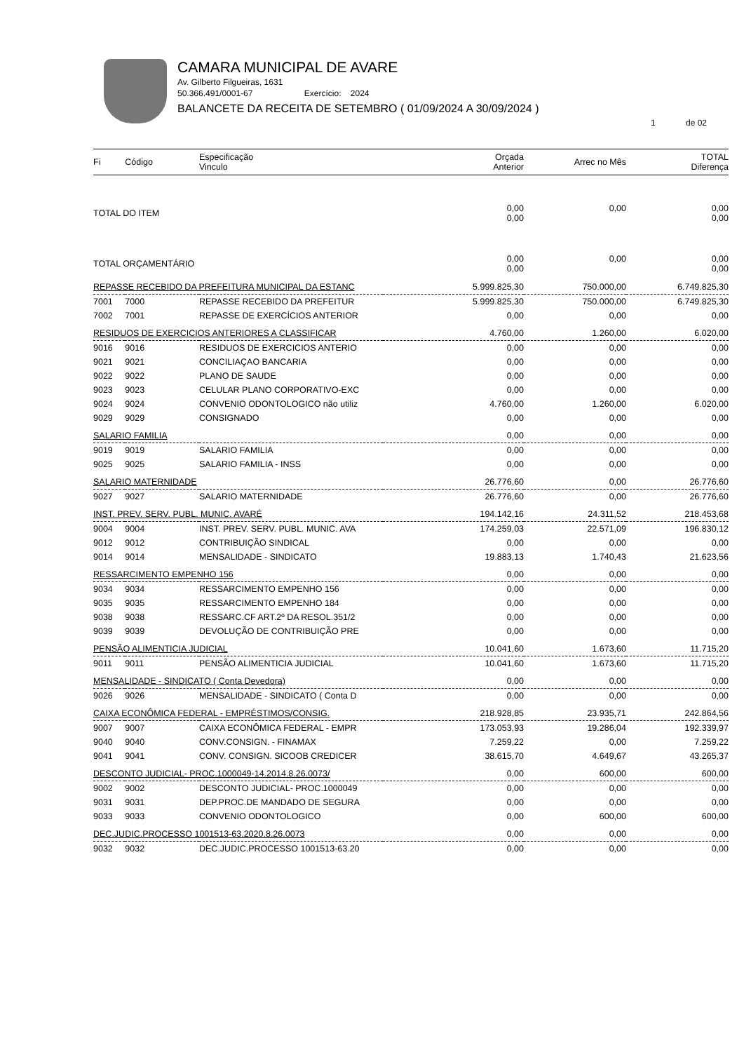CAMARA MUNICIPAL DE AVARE
Av. Gilberto Filgueiras, 1631
50.366.491/0001-67 Exercício: 2024
BALANCETE DA RECEITA DE SETEMBRO ( 01/09/2024 A 30/09/2024 )
1 de 02
| Fi | Código | Especificação Vinculo | Orçada Anterior | Arrec no Mês | TOTAL Diferença |
| --- | --- | --- | --- | --- | --- |
| TOTAL DO ITEM | | | 0,00 0,00 | 0,00 | 0,00 0,00 |
| TOTAL ORÇAMENTÁRIO | | | 0,00 0,00 | 0,00 | 0,00 0,00 |
| REPASSE RECEBIDO DA PREFEITURA MUNICIPAL DA ESTANC | | | 5.999.825,30 | 750.000,00 | 6.749.825,30 |
| 7001 | 7000 | REPASSE RECEBIDO DA PREFEITUR | 5.999.825,30 | 750.000,00 | 6.749.825,30 |
| 7002 | 7001 | REPASSE DE EXERCÍCIOS ANTERIOR | 0,00 | 0,00 | 0,00 |
| RESIDUOS DE EXERCICIOS ANTERIORES A CLASSIFICAR | | | 4.760,00 | 1.260,00 | 6.020,00 |
| 9016 | 9016 | RESIDUOS DE EXERCICIOS ANTERIO | 0,00 | 0,00 | 0,00 |
| 9021 | 9021 | CONCILIAÇAO BANCARIA | 0,00 | 0,00 | 0,00 |
| 9022 | 9022 | PLANO DE SAUDE | 0,00 | 0,00 | 0,00 |
| 9023 | 9023 | CELULAR PLANO CORPORATIVO-EXC | 0,00 | 0,00 | 0,00 |
| 9024 | 9024 | CONVENIO ODONTOLOGICO não utiliz | 4.760,00 | 1.260,00 | 6.020,00 |
| 9029 | 9029 | CONSIGNADO | 0,00 | 0,00 | 0,00 |
| SALARIO FAMILIA | | | 0,00 | 0,00 | 0,00 |
| 9019 | 9019 | SALARIO FAMILIA | 0,00 | 0,00 | 0,00 |
| 9025 | 9025 | SALARIO FAMILIA - INSS | 0,00 | 0,00 | 0,00 |
| SALARIO MATERNIDADE | | | 26.776,60 | 0,00 | 26.776,60 |
| 9027 | 9027 | SALARIO MATERNIDADE | 26.776,60 | 0,00 | 26.776,60 |
| INST. PREV. SERV. PUBL. MUNIC. AVARÉ | | | 194.142,16 | 24.311,52 | 218.453,68 |
| 9004 | 9004 | INST. PREV. SERV. PUBL. MUNIC. AVA | 174.259,03 | 22.571,09 | 196.830,12 |
| 9012 | 9012 | CONTRIBUIÇÃO SINDICAL | 0,00 | 0,00 | 0,00 |
| 9014 | 9014 | MENSALIDADE - SINDICATO | 19.883,13 | 1.740,43 | 21.623,56 |
| RESSARCIMENTO EMPENHO 156 | | | 0,00 | 0,00 | 0,00 |
| 9034 | 9034 | RESSARCIMENTO EMPENHO 156 | 0,00 | 0,00 | 0,00 |
| 9035 | 9035 | RESSARCIMENTO EMPENHO 184 | 0,00 | 0,00 | 0,00 |
| 9038 | 9038 | RESSARC.CF ART.2º DA RESOL.351/2 | 0,00 | 0,00 | 0,00 |
| 9039 | 9039 | DEVOLUÇÃO DE CONTRIBUIÇÃO PRE | 0,00 | 0,00 | 0,00 |
| PENSÃO ALIMENTICIA JUDICIAL | | | 10.041,60 | 1.673,60 | 11.715,20 |
| 9011 | 9011 | PENSÃO ALIMENTICIA JUDICIAL | 10.041,60 | 1.673,60 | 11.715,20 |
| MENSALIDADE - SINDICATO ( Conta Devedora) | | | 0,00 | 0,00 | 0,00 |
| 9026 | 9026 | MENSALIDADE - SINDICATO ( Conta D | 0,00 | 0,00 | 0,00 |
| CAIXA ECONÔMICA FEDERAL - EMPRÉSTIMOS/CONSIG. | | | 218.928,85 | 23.935,71 | 242.864,56 |
| 9007 | 9007 | CAIXA ECONÔMICA FEDERAL - EMPR | 173.053,93 | 19.286,04 | 192.339,97 |
| 9040 | 9040 | CONV.CONSIGN. - FINAMAX | 7.259,22 | 0,00 | 7.259,22 |
| 9041 | 9041 | CONV. CONSIGN. SICOOB CREDICER | 38.615,70 | 4.649,67 | 43.265,37 |
| DESCONTO JUDICIAL- PROC.1000049-14.2014.8.26.0073/ | | | 0,00 | 600,00 | 600,00 |
| 9002 | 9002 | DESCONTO JUDICIAL- PROC.1000049 | 0,00 | 0,00 | 0,00 |
| 9031 | 9031 | DEP.PROC.DE MANDADO DE SEGURA | 0,00 | 0,00 | 0,00 |
| 9033 | 9033 | CONVENIO ODONTOLOGICO | 0,00 | 600,00 | 600,00 |
| DEC.JUDIC.PROCESSO 1001513-63.2020.8.26.0073 | | | 0,00 | 0,00 | 0,00 |
| 9032 | 9032 | DEC.JUDIC.PROCESSO 1001513-63.20 | 0,00 | 0,00 | 0,00 |